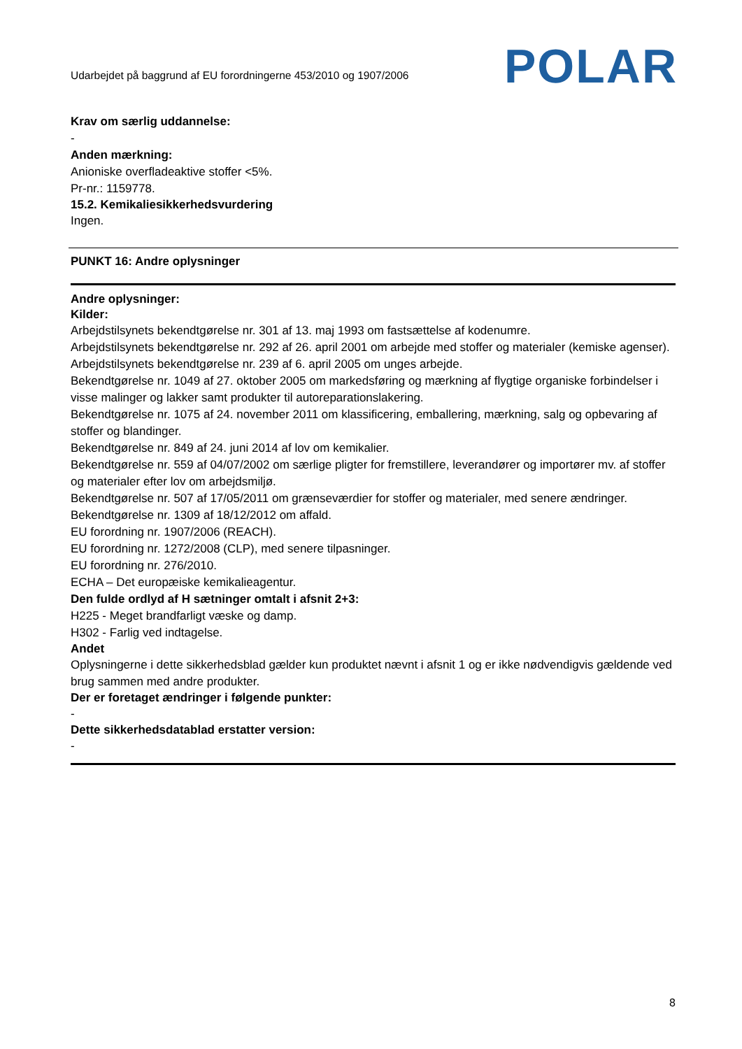Udarbejdet på baggrund af EU forordningerne 453/2010 og 1907/2006
POLAR
Krav om særlig uddannelse:
-
Anden mærkning:
Anioniske overfladeaktive stoffer <5%.
Pr-nr.: 1159778.
15.2. Kemikaliesikkerhedsvurdering
Ingen.
PUNKT 16: Andre oplysninger
Andre oplysninger:
Kilder:
Arbejdstilsynets bekendtgørelse nr. 301 af 13. maj 1993 om fastsættelse af kodenumre.
Arbejdstilsynets bekendtgørelse nr. 292 af 26. april 2001 om arbejde med stoffer og materialer (kemiske agenser).
Arbejdstilsynets bekendtgørelse nr. 239 af 6. april 2005 om unges arbejde.
Bekendtgørelse nr. 1049 af 27. oktober 2005 om markedsføring og mærkning af flygtige organiske forbindelser i visse malinger og lakker samt produkter til autoreparationslakering.
Bekendtgørelse nr. 1075 af 24. november 2011 om klassificering, emballering, mærkning, salg og opbevaring af stoffer og blandinger.
Bekendtgørelse nr. 849 af 24. juni 2014 af lov om kemikalier.
Bekendtgørelse nr. 559 af 04/07/2002 om særlige pligter for fremstillere, leverandører og importører mv. af stoffer og materialer efter lov om arbejdsmiljø.
Bekendtgørelse nr. 507 af 17/05/2011 om grænseværdier for stoffer og materialer, med senere ændringer.
Bekendtgørelse nr. 1309 af 18/12/2012 om affald.
EU forordning nr. 1907/2006 (REACH).
EU forordning nr. 1272/2008 (CLP), med senere tilpasninger.
EU forordning nr. 276/2010.
ECHA – Det europæiske kemikalieagentur.
Den fulde ordlyd af H sætninger omtalt i afsnit 2+3:
H225 - Meget brandfarligt væske og damp.
H302 - Farlig ved indtagelse.
Andet
Oplysningerne i dette sikkerhedsblad gælder kun produktet nævnt i afsnit 1 og er ikke nødvendigvis gældende ved brug sammen med andre produkter.
Der er foretaget ændringer i følgende punkter:
-
Dette sikkerhedsdatablad erstatter version:
-
8